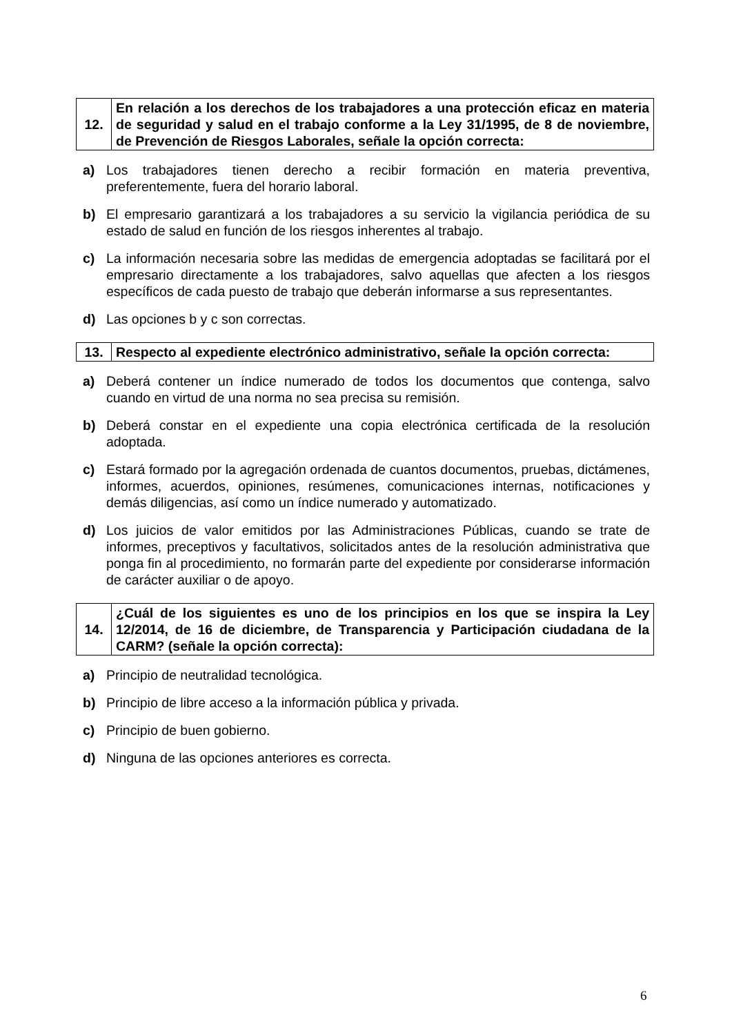| 12. | En relación a los derechos de los trabajadores a una protección eficaz en materia de seguridad y salud en el trabajo conforme a la Ley 31/1995, de 8 de noviembre, de Prevención de Riesgos Laborales, señale la opción correcta: |
a) Los trabajadores tienen derecho a recibir formación en materia preventiva, preferentemente, fuera del horario laboral.
b) El empresario garantizará a los trabajadores a su servicio la vigilancia periódica de su estado de salud en función de los riesgos inherentes al trabajo.
c) La información necesaria sobre las medidas de emergencia adoptadas se facilitará por el empresario directamente a los trabajadores, salvo aquellas que afecten a los riesgos específicos de cada puesto de trabajo que deberán informarse a sus representantes.
d) Las opciones b y c son correctas.
| 13. | Respecto al expediente electrónico administrativo, señale la opción correcta: |
a) Deberá contener un índice numerado de todos los documentos que contenga, salvo cuando en virtud de una norma no sea precisa su remisión.
b) Deberá constar en el expediente una copia electrónica certificada de la resolución adoptada.
c) Estará formado por la agregación ordenada de cuantos documentos, pruebas, dictámenes, informes, acuerdos, opiniones, resúmenes, comunicaciones internas, notificaciones y demás diligencias, así como un índice numerado y automatizado.
d) Los juicios de valor emitidos por las Administraciones Públicas, cuando se trate de informes, preceptivos y facultativos, solicitados antes de la resolución administrativa que ponga fin al procedimiento, no formarán parte del expediente por considerarse información de carácter auxiliar o de apoyo.
| 14. | ¿Cuál de los siguientes es uno de los principios en los que se inspira la Ley 12/2014, de 16 de diciembre, de Transparencia y Participación ciudadana de la CARM? (señale la opción correcta): |
a) Principio de neutralidad tecnológica.
b) Principio de libre acceso a la información pública y privada.
c) Principio de buen gobierno.
d) Ninguna de las opciones anteriores es correcta.
6